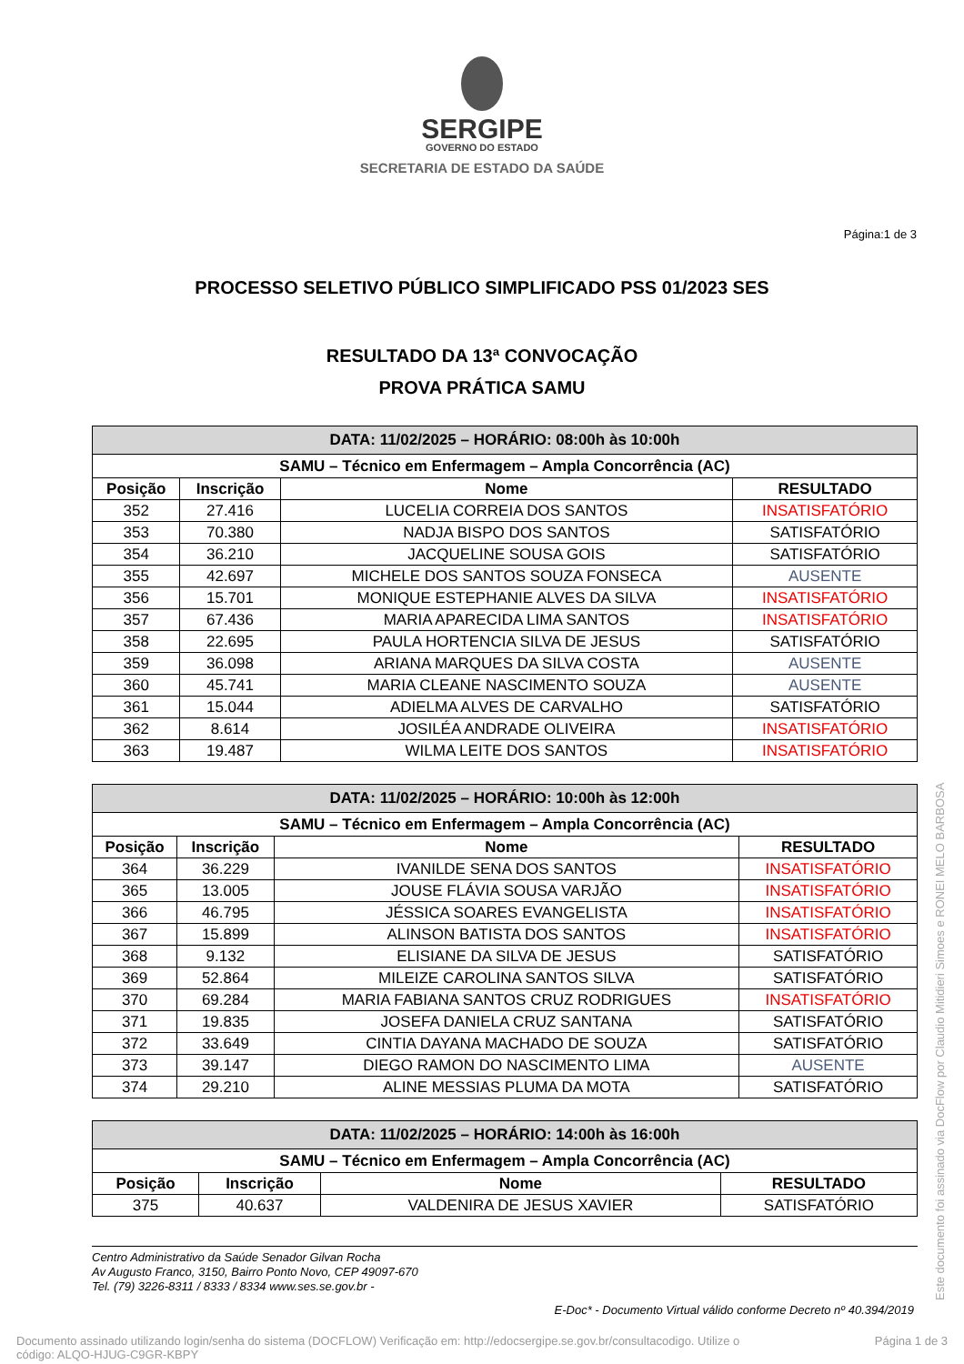SERGIPE
GOVERNO DO ESTADO
SECRETARIA DE ESTADO DA SAÚDE
Página:1 de 3
PROCESSO SELETIVO PÚBLICO SIMPLIFICADO PSS 01/2023 SES
RESULTADO DA 13ª CONVOCAÇÃO
PROVA PRÁTICA SAMU
| DATA: 11/02/2025 – HORÁRIO: 08:00h às 10:00h | | | |
| SAMU – Técnico em Enfermagem – Ampla Concorrência (AC) | | | |
| Posição | Inscrição | Nome | RESULTADO |
| 352 | 27.416 | LUCELIA CORREIA DOS SANTOS | INSATISFATÓRIO |
| 353 | 70.380 | NADJA BISPO DOS SANTOS | SATISFATÓRIO |
| 354 | 36.210 | JACQUELINE SOUSA GOIS | SATISFATÓRIO |
| 355 | 42.697 | MICHELE DOS SANTOS SOUZA FONSECA | AUSENTE |
| 356 | 15.701 | MONIQUE ESTEPHANIE ALVES DA SILVA | INSATISFATÓRIO |
| 357 | 67.436 | MARIA APARECIDA LIMA SANTOS | INSATISFATÓRIO |
| 358 | 22.695 | PAULA HORTENCIA SILVA DE JESUS | SATISFATÓRIO |
| 359 | 36.098 | ARIANA MARQUES DA SILVA COSTA | AUSENTE |
| 360 | 45.741 | MARIA CLEANE NASCIMENTO SOUZA | AUSENTE |
| 361 | 15.044 | ADIELMA ALVES DE CARVALHO | SATISFATÓRIO |
| 362 | 8.614 | JOSILÉA ANDRADE OLIVEIRA | INSATISFATÓRIO |
| 363 | 19.487 | WILMA LEITE DOS SANTOS | INSATISFATÓRIO |
| DATA: 11/02/2025 – HORÁRIO: 10:00h às 12:00h | | | |
| SAMU – Técnico em Enfermagem – Ampla Concorrência (AC) | | | |
| Posição | Inscrição | Nome | RESULTADO |
| 364 | 36.229 | IVANILDE SENA DOS SANTOS | INSATISFATÓRIO |
| 365 | 13.005 | JOUSE FLÁVIA SOUSA VARJÃO | INSATISFATÓRIO |
| 366 | 46.795 | JÉSSICA SOARES EVANGELISTA | INSATISFATÓRIO |
| 367 | 15.899 | ALINSON BATISTA DOS SANTOS | INSATISFATÓRIO |
| 368 | 9.132 | ELISIANE DA SILVA DE JESUS | SATISFATÓRIO |
| 369 | 52.864 | MILEIZE CAROLINA SANTOS SILVA | SATISFATÓRIO |
| 370 | 69.284 | MARIA FABIANA SANTOS CRUZ RODRIGUES | INSATISFATÓRIO |
| 371 | 19.835 | JOSEFA DANIELA CRUZ SANTANA | SATISFATÓRIO |
| 372 | 33.649 | CINTIA DAYANA MACHADO DE SOUZA | SATISFATÓRIO |
| 373 | 39.147 | DIEGO RAMON DO NASCIMENTO LIMA | AUSENTE |
| 374 | 29.210 | ALINE MESSIAS PLUMA DA MOTA | SATISFATÓRIO |
| DATA: 11/02/2025 – HORÁRIO: 14:00h às 16:00h | | | |
| SAMU – Técnico em Enfermagem – Ampla Concorrência (AC) | | | |
| Posição | Inscrição | Nome | RESULTADO |
| 375 | 40.637 | VALDENIRA DE JESUS XAVIER | SATISFATÓRIO |
Centro Administrativo da Saúde Senador Gilvan Rocha
Av Augusto Franco, 3150, Bairro Ponto Novo, CEP 49097-670
Tel. (79) 3226-8311 / 8333 / 8334 www.ses.se.gov.br -
E-Doc* - Documento Virtual válido conforme Decreto nº 40.394/2019
Documento assinado utilizando login/senha do sistema (DOCFLOW) Verificação em: http://edocsergipe.se.gov.br/consultacodigo. Utilize o
código: ALQO-HJUG-C9GR-KBPY
Página 1 de 3
Este documento foi assinado via DocFlow por Claudio Mitidieri Simoes e RONEI MELO BARBOSA